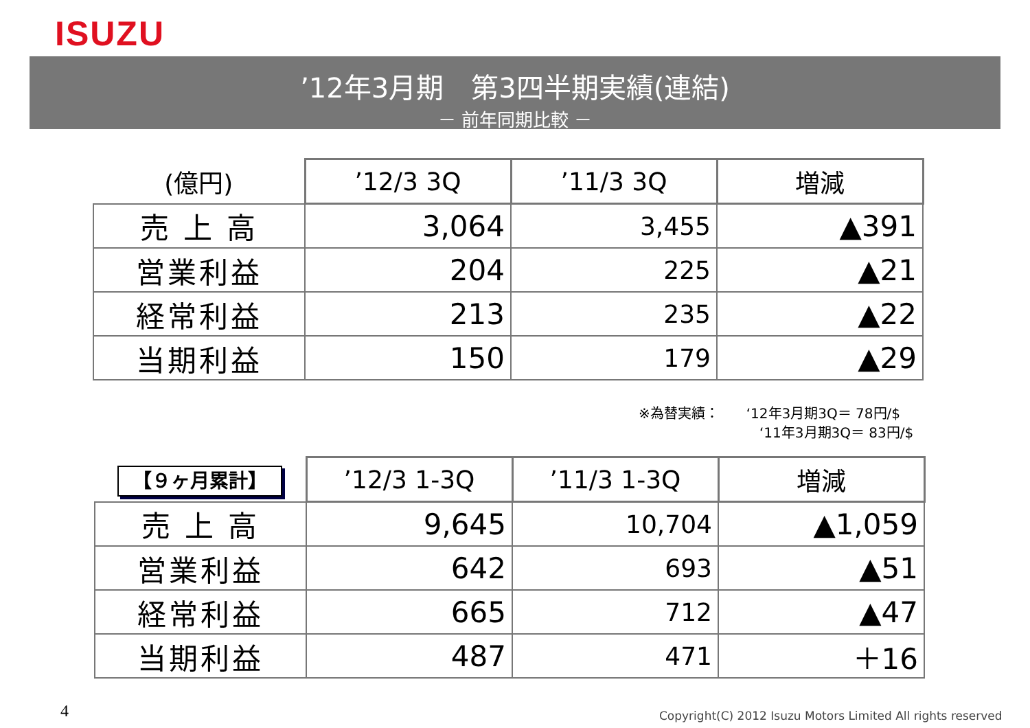ISUZU
’12年3月期　第3四半期実績(連結)
－ 前年同期比較 －
| (億円) | ’12/3 3Q | ’11/3 3Q | 増減 |
| --- | --- | --- | --- |
| 売 上 高 | 3,064 | 3,455 | ▲391 |
| 営業利益 | 204 | 225 | ▲21 |
| 経常利益 | 213 | 235 | ▲22 |
| 当期利益 | 150 | 179 | ▲29 |
※為替実績：　　‘12年3月期3Q＝ 78円/$
‘11年3月期3Q＝ 83円/$
| 【９ヶ月累計】 | ’12/3 1-3Q | ’11/3 1-3Q | 増減 |
| --- | --- | --- | --- |
| 売 上 高 | 9,645 | 10,704 | ▲1,059 |
| 営業利益 | 642 | 693 | ▲51 |
| 経常利益 | 665 | 712 | ▲47 |
| 当期利益 | 487 | 471 | ＋16 |
4
Copyright(C) 2012 Isuzu Motors Limited All rights reserved